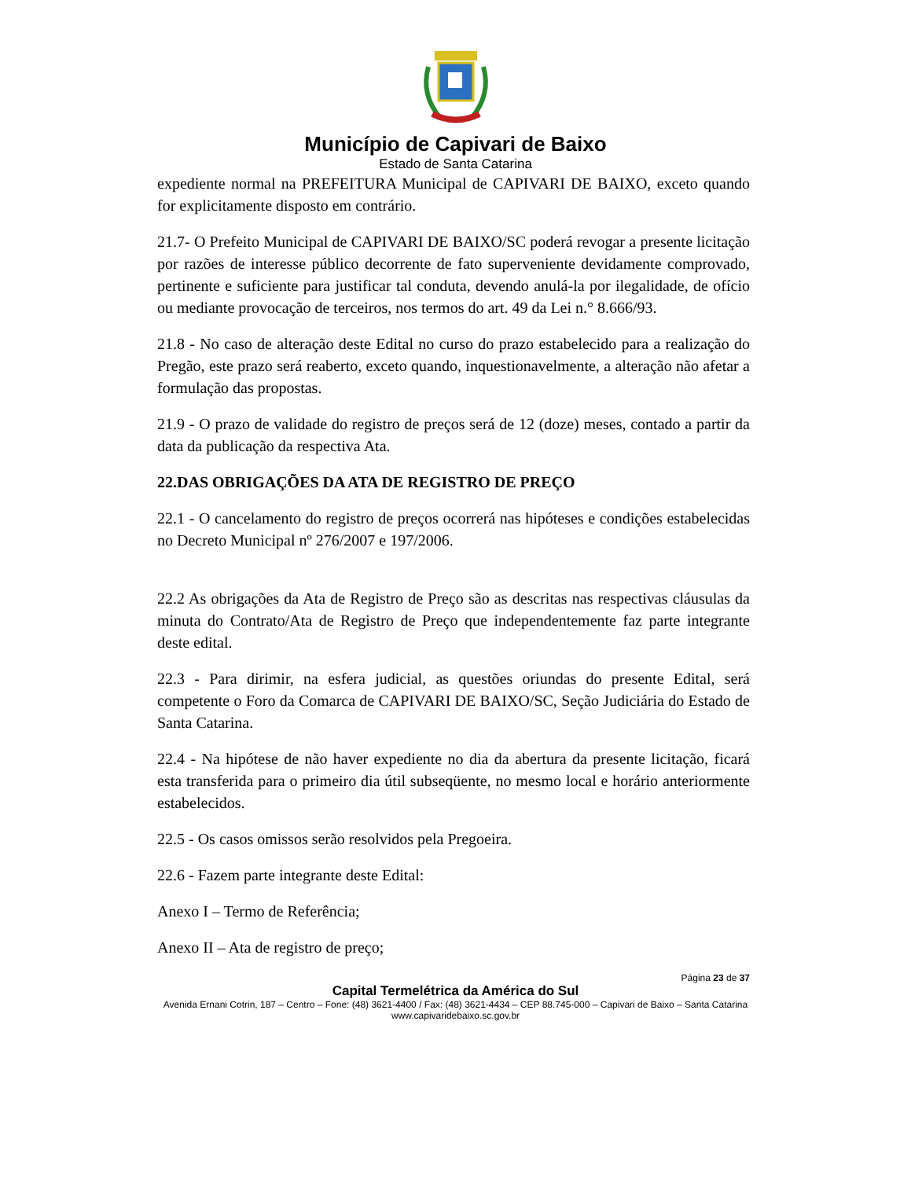Município de Capivari de Baixo
Estado de Santa Catarina
expediente normal na PREFEITURA Municipal de CAPIVARI DE BAIXO, exceto quando for explicitamente disposto em contrário.
21.7- O Prefeito Municipal de CAPIVARI DE BAIXO/SC poderá revogar a presente licitação por razões de interesse público decorrente de fato superveniente devidamente comprovado, pertinente e suficiente para justificar tal conduta, devendo anulá-la por ilegalidade, de ofício ou mediante provocação de terceiros, nos termos do art. 49 da Lei n.° 8.666/93.
21.8 - No caso de alteração deste Edital no curso do prazo estabelecido para a realização do Pregão, este prazo será reaberto, exceto quando, inquestionavelmente, a alteração não afetar a formulação das propostas.
21.9 - O prazo de validade do registro de preços será de 12 (doze) meses, contado a partir da data da publicação da respectiva Ata.
22.DAS OBRIGAÇÕES DA ATA DE REGISTRO DE PREÇO
22.1 - O cancelamento do registro de preços ocorrerá nas hipóteses e condições estabelecidas no Decreto Municipal nº 276/2007 e 197/2006.
22.2 As obrigações da Ata de Registro de Preço são as descritas nas respectivas cláusulas da minuta do Contrato/Ata de Registro de Preço que independentemente faz parte integrante deste edital.
22.3 - Para dirimir, na esfera judicial, as questões oriundas do presente Edital, será competente o Foro da Comarca de CAPIVARI DE BAIXO/SC, Seção Judiciária do Estado de Santa Catarina.
22.4 - Na hipótese de não haver expediente no dia da abertura da presente licitação, ficará esta transferida para o primeiro dia útil subseqüente, no mesmo local e horário anteriormente estabelecidos.
22.5 - Os casos omissos serão resolvidos pela Pregoeira.
22.6 - Fazem parte integrante deste Edital:
Anexo I – Termo de Referência;
Anexo II – Ata de registro de preço;
Página 23 de 37
Capital Termelétrica da América do Sul
Avenida Ernani Cotrin, 187 – Centro – Fone: (48) 3621-4400 / Fax: (48) 3621-4434 – CEP 88.745-000 – Capivari de Baixo – Santa Catarina
www.capivaridebaixo.sc.gov.br